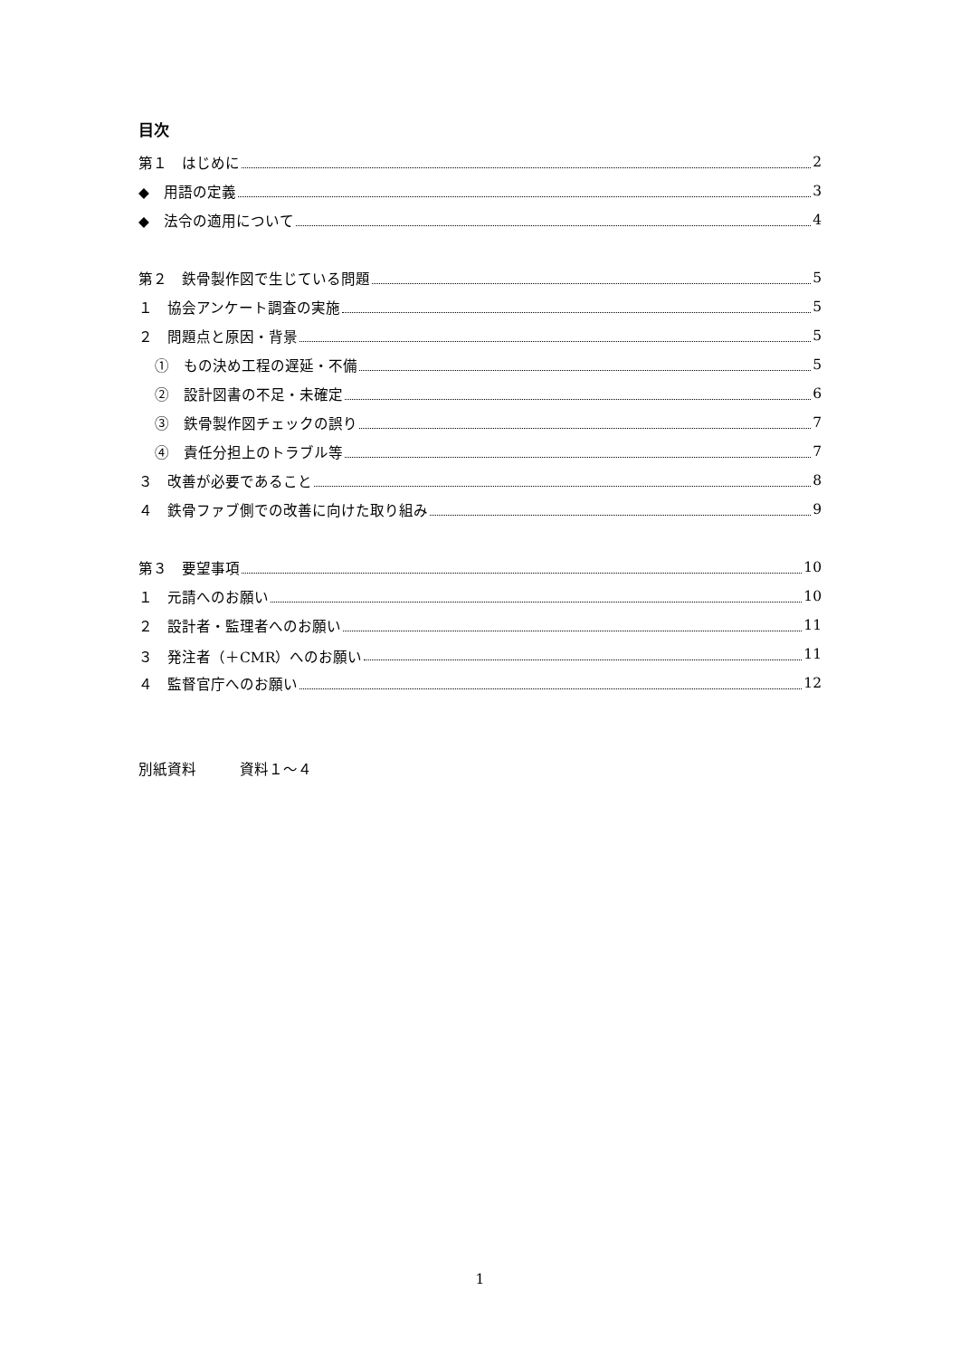目次
第１　はじめに 2
◆　用語の定義 3
◆　法令の適用について 4
第２　鉄骨製作図で生じている問題 5
１　協会アンケート調査の実施 5
２　問題点と原因・背景 5
①　もの決め工程の遅延・不備 5
②　設計図書の不足・未確定 6
③　鉄骨製作図チェックの誤り 7
④　責任分担上のトラブル等 7
３　改善が必要であること 8
４　鉄骨ファブ側での改善に向けた取り組み 9
第３　要望事項 10
１　元請へのお願い 10
２　設計者・監理者へのお願い 11
３　発注者（＋CMR）へのお願い 11
４　監督官庁へのお願い 12
別紙資料　　　資料１～４
1